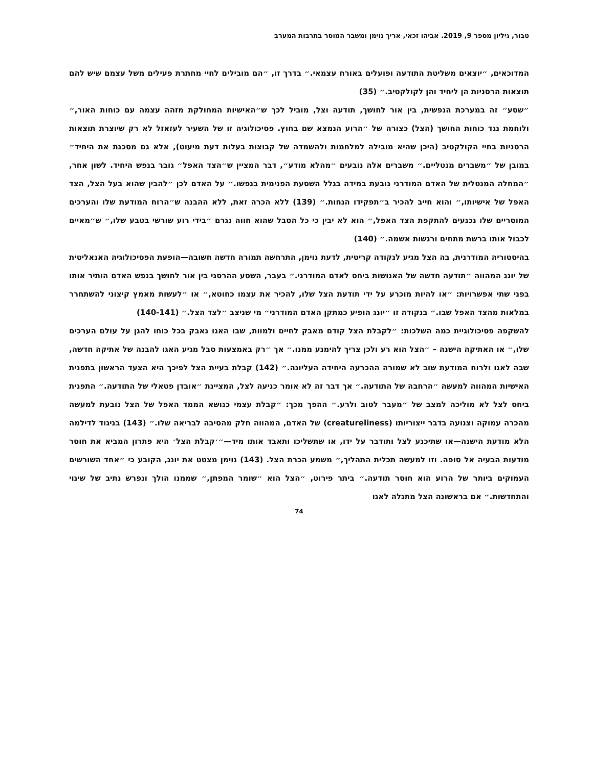טבור, גיליון מספר 9, 2019. אביהו זכאי, אריך נוימן ומשבר המוסר בתרבות המערב
המדוכאים, ״יוצאים משליטת התודעה ופועלים באורח עצמאי.״ בדרך זו, ״הם מובילים לחיי מחתרת פעילים משל עצמם שיש להם תוצאות הרסניות הן ליחיד והן לקולקטיב.״ (35)
״שסע״ זה במערכת הנפשית, בין אור לחושך, תודעה וצל, מוביל לכך ש״האישיות המחולקת מזהה עצמה עם כוחות האור,״ ולוחמת נגד כוחות החושך (הצל) כצורה של ״הרוע הנמצא שם בחוץ. פסיכולוגיה זו של השעיר לעזאזל לא רק שיוצרת תוצאות הרסניות בחיי הקולקטיב (היכן שהיא מובילה למלחמות ולהשמדה של קבוצות בעלות דעת מיעוט), אלא גם מסכנת את היחיד״ במובן של ״משברים מנטליים.״ משברים אלה נובעים ״מהלא מודע״, דבר המציין ש״הצד האפל״ גובר בנפש היחיד. לשון אחר, ״המחלה המנטלית של האדם המודרני נובעת במידה בגלל השסעת הפנימית בנפשו.״ על האדם לכן ״להבין שהוא בעל הצל, הצד האפל של אישיותו,״ והוא חייב להכיר ב״תפקידו הנחות.״ (139) ללא הכרה זאת, ללא ההבנה ש״הרוח המודעת שלו והערכים המוסריים שלו נכנעים להתקפת הצד האפל,״ הוא לא יבין כי כל הסבל שהוא חווה נגרם ״בידי רוע שורשי בטבע שלו,״ ש״מאיים לכבול אותו ברשת מתחים ורגשות אשמה.״ (140)
בהיסטוריה המודרנית, בה הצל מגיע לנקודה קריטית, לדעת נוימן, התרחשה תמורה חדשה חשובה—הופעת הפסיכולוגיה האנאליטית של יונג המהווה ״תודעה חדשה של האנושות ביחס לאדם המודרני.״ בעבר, השסע ההרסני בין אור לחושך בנפש האדם הותיר אותו בפני שתי אפשרויות: ״או להיות מוכרע על ידי תודעת הצל שלו, להכיר את עצמו כחוטא,״ או ״לעשות מאמץ קיצוני להשתחרר במלאות מהצד האפל שבו.״ בנקודה זו ״יונג הופיע כמתקן האדם המודרני״ מי שניצב ״לצד הצל.״ (140-141)
להשקפה פסיכולוגיית כמה השלכות: ״לקבלת הצל קודם מאבק לחיים ולמוות, שבו האגו נאבק בכל כוחו להגן על עולם הערכים שלו,״ או האתיקה הישנה – ״הצל הוא רע ולכן צריך להימנע ממנו.״ אך ״רק באמצעות סבל מגיע האגו להבנה של אתיקה חדשה, שבה לאגו ולרוח המודעת שוב לא שמורה ההכרעה היחידה העליונה.״ (142) קבלת בעיית הצל לפיכך היא הצעד הראשון בתפנית האישיות המהווה למעשה ״הרחבה של התודעה.״ אך דבר זה לא אומר כניעה לצל, המציינת ״אובדן פטאלי של התודעה.״ התפנית ביחס לצל לא מוליכה למצב של ״מעבר לטוב ולרע.״ ההפך מכך: ״קבלת עצמי כנושא הממד האפל של הצל נובעת למעשה מהכרה עמוקה וצנועה בדבר ייצוריותו (creatureliness) של האדם, המהווה חלק מהסיבה לבריאה שלו.״ (143) בניגוד לדילמה הלא מודעת הישנה—או שתיכנע לצל ותודבר על ידו, או שתשליכו ותאבד אותו מיד—״׳קבלת הצל׳ היא פתרון המביא את חוסר מודעות הבעיה אל סופה. וזו למעשה תכלית התהליך,״ משמע הכרת הצל. (143) נוימן מצטט את יונג, הקובע כי ״אחד השורשים העמוקים ביותר של הרוע הוא חוסר תודעה.״ ביתר פירוט, ״הצל הוא ״שומר המפתן,״ שממנו הולך ונפרש נתיב של שינוי והתחדשות.״ אם בראשונה הצל מתגלה לאגו
74